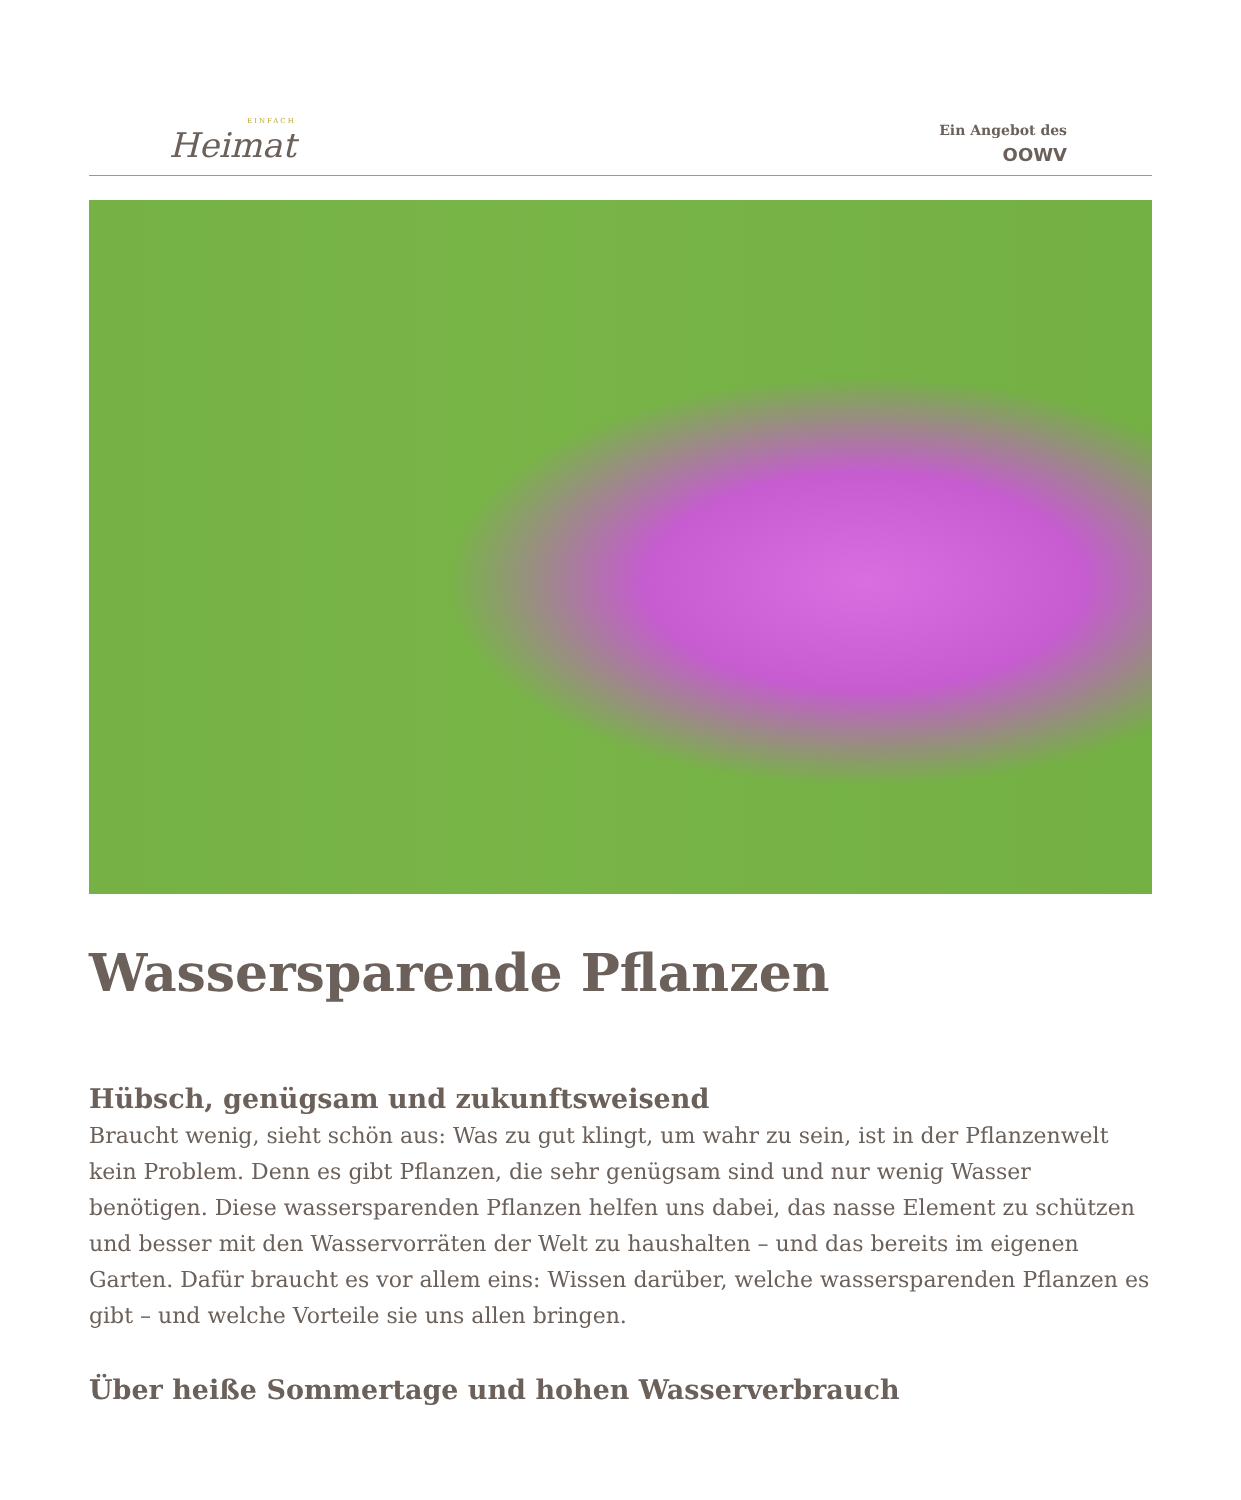EINFACH
Heimat
Ein Angebot des
OOWV
Wassersparende Pflanzen
Hübsch, genügsam und zukunftsweisend
Braucht wenig, sieht schön aus: Was zu gut klingt, um wahr zu sein, ist in der Pflanzenwelt kein Problem. Denn es gibt Pflanzen, die sehr genügsam sind und nur wenig Wasser benötigen. Diese wassersparenden Pflanzen helfen uns dabei, das nasse Element zu schützen und besser mit den Wasservorräten der Welt zu haushalten – und das bereits im eigenen Garten. Dafür braucht es vor allem eins: Wissen darüber, welche wassersparenden Pflanzen es gibt – und welche Vorteile sie uns allen bringen.
Über heiße Sommertage und hohen Wasserverbrauch